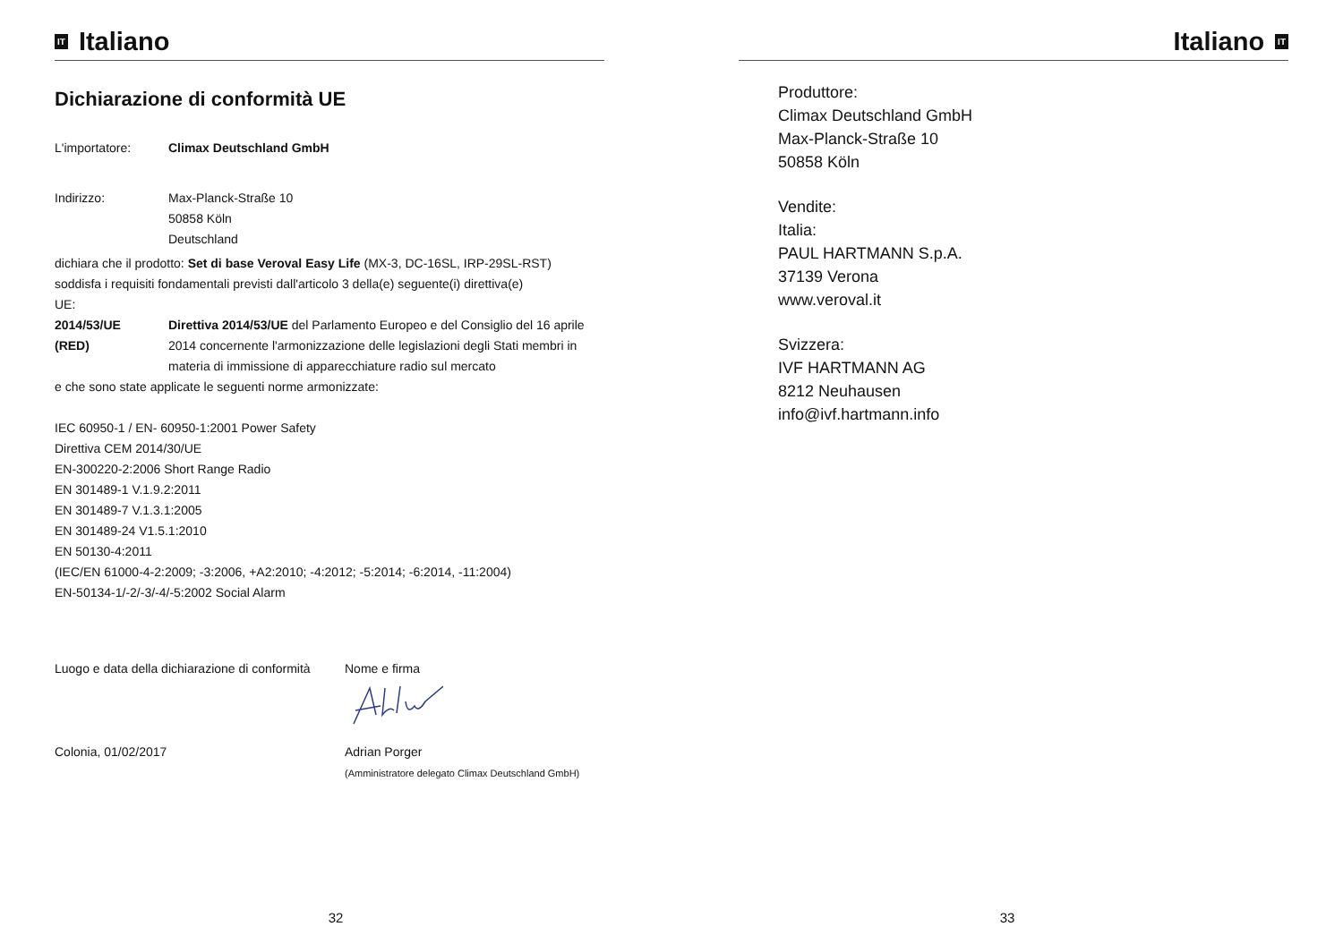IT Italiano
Dichiarazione di conformità UE
L'importatore: Climax Deutschland GmbH
Indirizzo: Max-Planck-Straße 10
50858 Köln
Deutschland
dichiara che il prodotto: Set di base Veroval Easy Life (MX-3, DC-16SL, IRP-29SL-RST)
soddisfa i requisiti fondamentali previsti dall'articolo 3 della(e) seguente(i) direttiva(e)
UE:
2014/53/UE
(RED) Direttiva 2014/53/UE del Parlamento Europeo e del Consiglio del 16 aprile 2014 concernente l'armonizzazione delle legislazioni degli Stati membri in materia di immissione di apparecchiature radio sul mercato
e che sono state applicate le seguenti norme armonizzate:
IEC 60950-1 / EN- 60950-1:2001 Power Safety
Direttiva CEM 2014/30/UE
EN-300220-2:2006 Short Range Radio
EN 301489-1 V.1.9.2:2011
EN 301489-7 V.1.3.1:2005
EN 301489-24 V1.5.1:2010
EN 50130-4:2011
(IEC/EN 61000-4-2:2009; -3:2006, +A2:2010; -4:2012; -5:2014; -6:2014, -11:2004)
EN-50134-1/-2/-3/-4/-5:2002 Social Alarm
Luogo e data della dichiarazione di conformità Nome e firma
Colonia, 01/02/2017 Adrian Porger
(Amministratore delegato Climax Deutschland GmbH)
32
Italiano IT
Produttore:
Climax Deutschland GmbH
Max-Planck-Straße 10
50858 Köln
Vendite:
Italia:
PAUL HARTMANN S.p.A.
37139 Verona
www.veroval.it
Svizzera:
IVF HARTMANN AG
8212 Neuhausen
info@ivf.hartmann.info
33